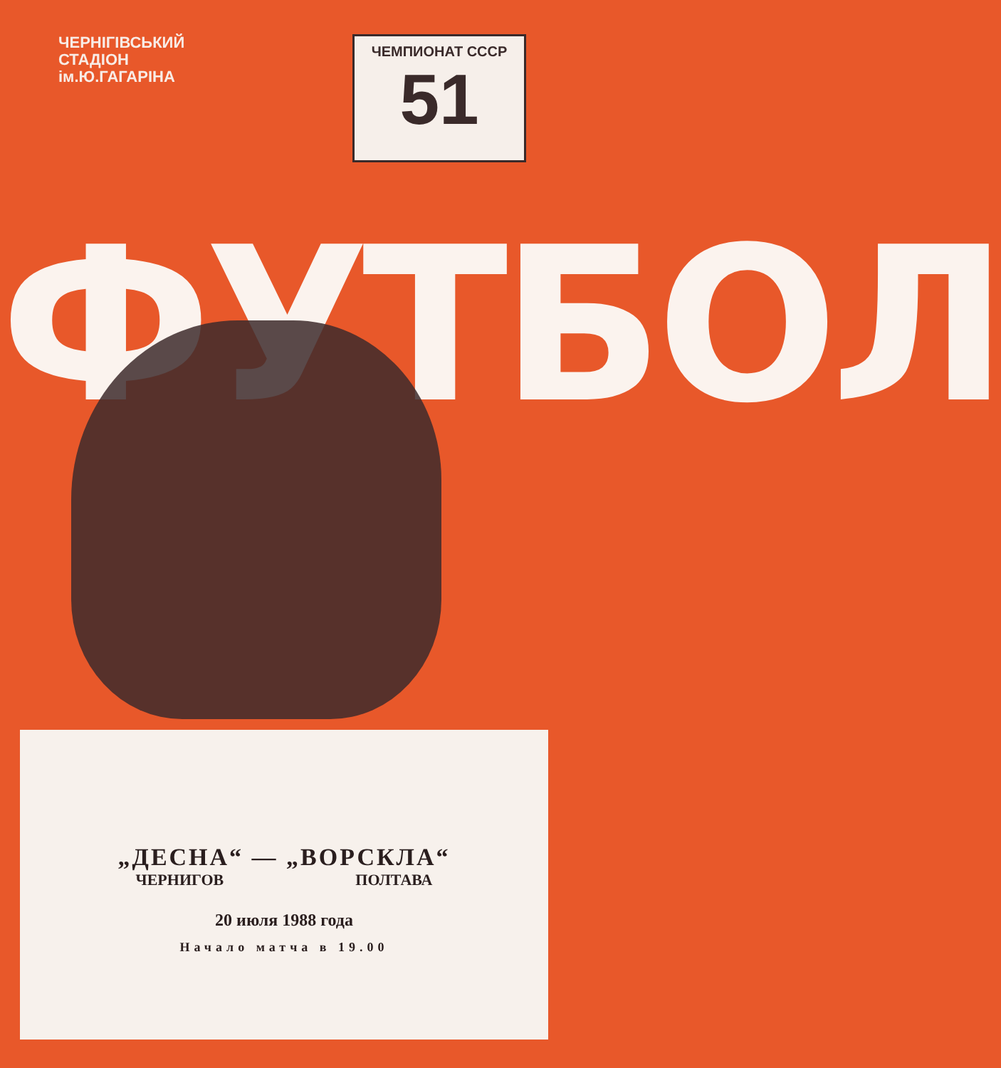ЧЕРНІГІВСЬКИЙ
СТАДІОН
ім.Ю.ГАГАРІНА
ЧЕМПИОНАТ СССР
51
ФУТБОЛ
„ДЕСНА“ — „ВОРСКЛА“
ЧЕРНИГОВ ПОЛТАВА
20 июля 1988 года
Начало матча в 19.00